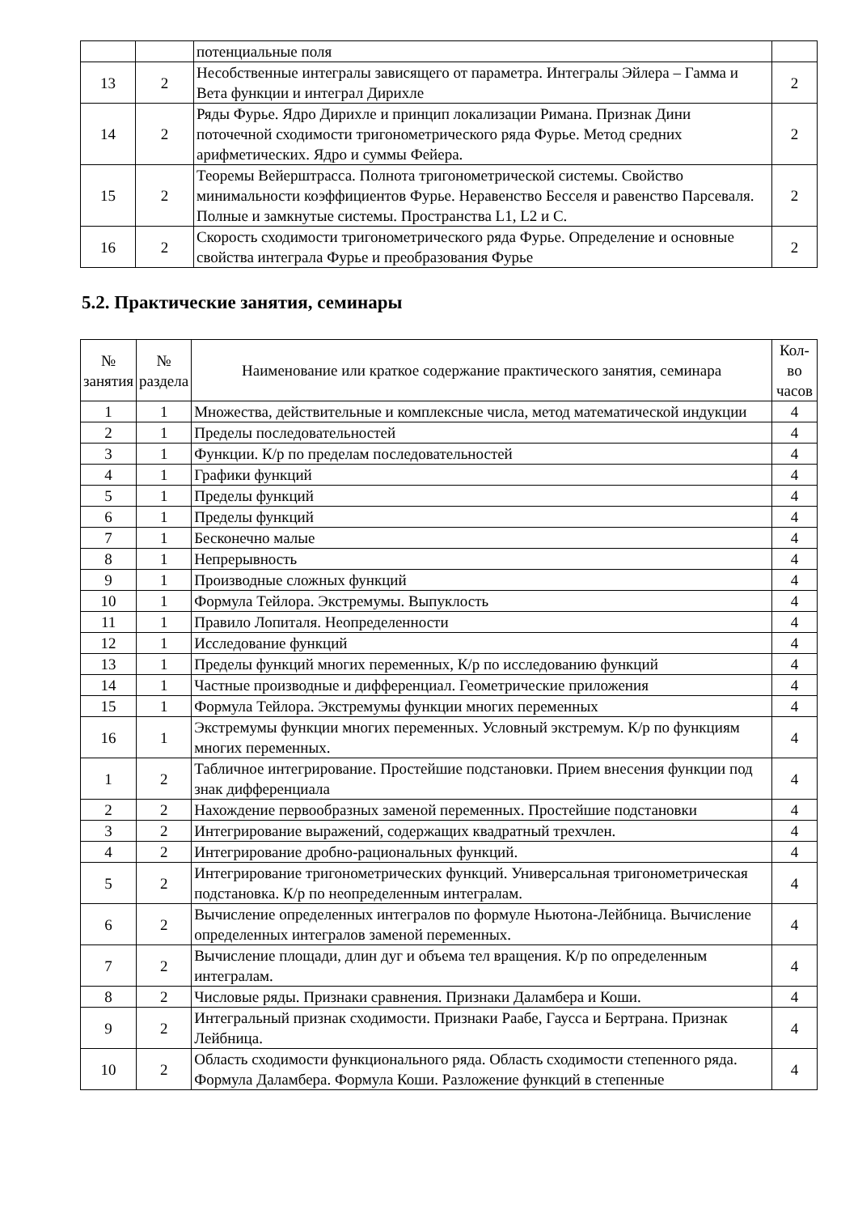| | | потенциальные поля | |
| 13 | 2 | Несобственные интегралы зависящего от параметра. Интегралы Эйлера – Гамма и Вета функции и интеграл Дирихле | 2 |
| 14 | 2 | Ряды Фурье. Ядро Дирихле и принцип локализации Римана. Признак Дини поточечной сходимости тригонометрического ряда Фурье. Метод средних арифметических. Ядро и суммы Фейера. | 2 |
| 15 | 2 | Теоремы Вейерштрасса. Полнота тригонометрической системы. Свойство минимальности коэффициентов Фурье. Неравенство Бесселя и равенство Парсеваля. Полные и замкнутые системы. Пространства L1, L2 и C. | 2 |
| 16 | 2 | Скорость сходимости тригонометрического ряда Фурье. Определение и основные свойства интеграла Фурье и преобразования Фурье | 2 |
5.2. Практические занятия, семинары
| № занятия | № раздела | Наименование или краткое содержание практического занятия, семинара | Кол- во часов |
| --- | --- | --- | --- |
| 1 | 1 | Множества, действительные и комплексные числа, метод математической индукции | 4 |
| 2 | 1 | Пределы последовательностей | 4 |
| 3 | 1 | Функции. К/р по пределам последовательностей | 4 |
| 4 | 1 | Графики функций | 4 |
| 5 | 1 | Пределы функций | 4 |
| 6 | 1 | Пределы функций | 4 |
| 7 | 1 | Бесконечно малые | 4 |
| 8 | 1 | Непрерывность | 4 |
| 9 | 1 | Производные сложных функций | 4 |
| 10 | 1 | Формула Тейлора. Экстремумы. Выпуклость | 4 |
| 11 | 1 | Правило Лопиталя. Неопределенности | 4 |
| 12 | 1 | Исследование функций | 4 |
| 13 | 1 | Пределы функций многих переменных, К/р по исследованию функций | 4 |
| 14 | 1 | Частные производные и дифференциал. Геометрические приложения | 4 |
| 15 | 1 | Формула Тейлора. Экстремумы функции многих переменных | 4 |
| 16 | 1 | Экстремумы функции многих переменных. Условный экстремум. К/р по функциям многих переменных. | 4 |
| 1 | 2 | Табличное интегрирование. Простейшие подстановки. Прием внесения функции под знак дифференциала | 4 |
| 2 | 2 | Нахождение первообразных заменой переменных. Простейшие подстановки | 4 |
| 3 | 2 | Интегрирование выражений, содержащих квадратный трехчлен. | 4 |
| 4 | 2 | Интегрирование дробно-рациональных функций. | 4 |
| 5 | 2 | Интегрирование тригонометрических функций. Универсальная тригонометрическая подстановка. К/р по неопределенным интегралам. | 4 |
| 6 | 2 | Вычисление определенных интегралов по формуле Ньютона-Лейбница. Вычисление определенных интегралов заменой переменных. | 4 |
| 7 | 2 | Вычисление площади, длин дуг и объема тел вращения. К/р по определенным интегралам. | 4 |
| 8 | 2 | Числовые ряды. Признаки сравнения. Признаки Даламбера и Коши. | 4 |
| 9 | 2 | Интегральный признак сходимости. Признаки Раабе, Гаусса и Бертрана. Признак Лейбница. | 4 |
| 10 | 2 | Область сходимости функционального ряда. Область сходимости степенного ряда. Формула Даламбера. Формула Коши. Разложение функций в степенные | 4 |